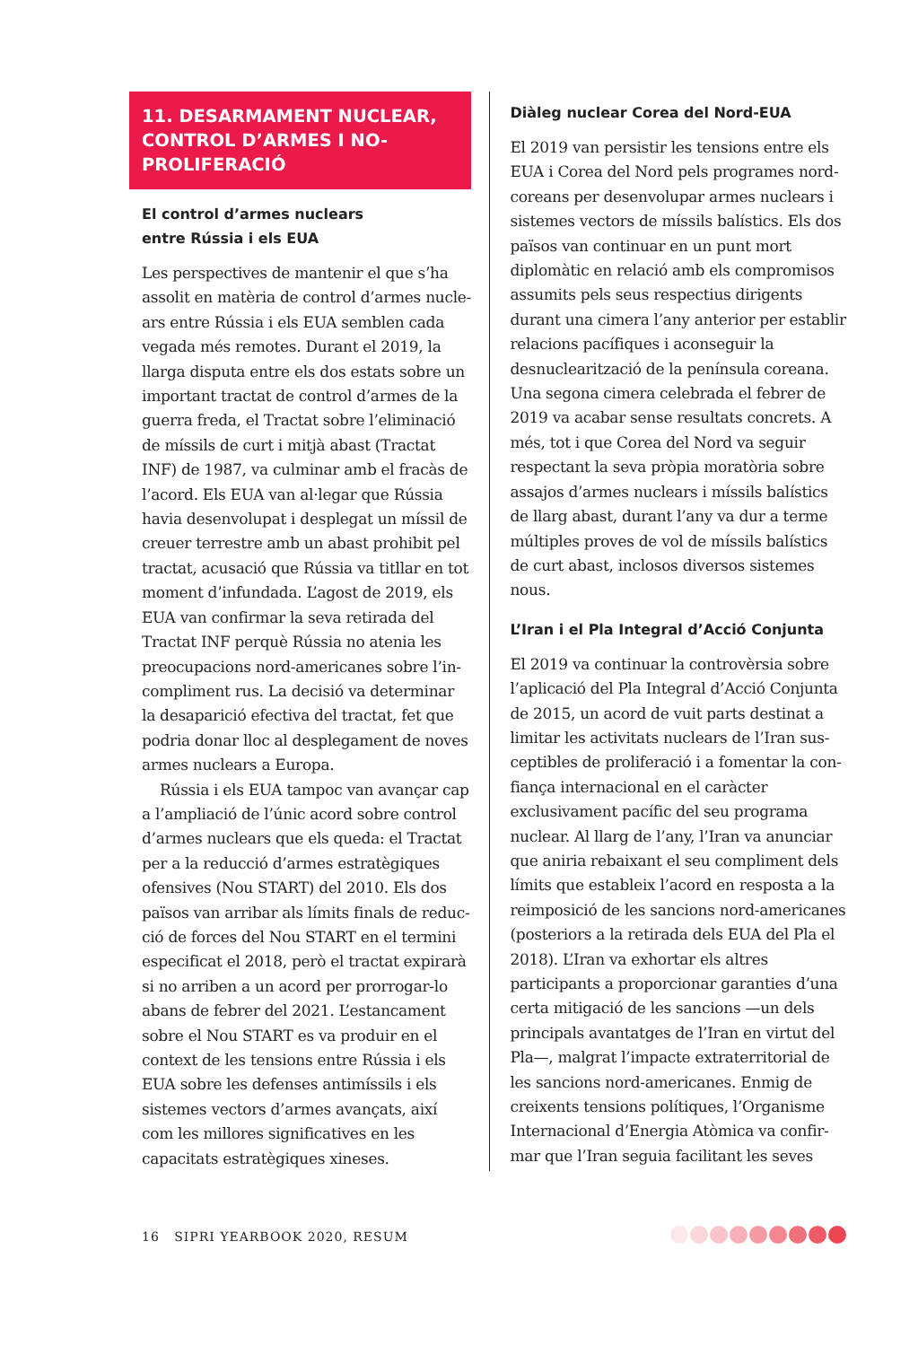11. DESARMAMENT NUCLEAR, CONTROL D’ARMES I NO-PROLIFERACIÓ
El control d’armes nuclears
entre Rússia i els EUA
Les perspectives de mantenir el que s’ha assolit en matèria de control d’armes nucle­ars entre Rússia i els EUA semblen cada vegada més remotes. Durant el 2019, la llarga disputa entre els dos estats sobre un important tractat de control d’armes de la guerra freda, el Tractat sobre l’eliminació de míssils de curt i mitjà abast (Tractat INF) de 1987, va culminar amb el fracàs de l’acord. Els EUA van al·legar que Rússia havia desenvolupat i desplegat un míssil de creuer terrestre amb un abast prohibit pel tractat, acusació que Rússia va titllar en tot moment d’infundada. L’agost de 2019, els EUA van confirmar la seva retirada del Tractat INF perquè Rússia no atenia les preocupacions nord-americanes sobre l’in­compliment rus. La decisió va determinar la desaparició efectiva del tractat, fet que podria donar lloc al desplegament de noves armes nuclears a Europa.
Rússia i els EUA tampoc van avançar cap a l’ampliació de l’únic acord sobre control d’armes nuclears que els queda: el Tractat per a la reducció d’armes estratègiques ofensives (Nou START) del 2010. Els dos països van arribar als límits finals de reduc­ció de forces del Nou START en el termini especificat el 2018, però el tractat expirarà si no arriben a un acord per prorrogar-lo abans de febrer del 2021. L’estancament sobre el Nou START es va produir en el con­text de les tensions entre Rússia i els EUA sobre les defenses antimíssils i els sistemes vectors d’armes avançats, així com les millores significatives en les capacitats estratègiques xineses.
Diàleg nuclear Corea del Nord-EUA
El 2019 van persistir les tensions entre els EUA i Corea del Nord pels programes nord-coreans per desenvolupar armes nuclears i sistemes vectors de míssils balís­tics. Els dos països van continuar en un punt mort diplomàtic en relació amb els compromisos assumits pels seus respectius dirigents durant una cimera l’any anterior per establir relacions pacífiques i aconse­guir la desnuclearització de la península coreana. Una segona cimera celebrada el febrer de 2019 va acabar sense resultats concrets. A més, tot i que Corea del Nord va seguir respectant la seva pròpia moratòria sobre assajos d’armes nuclears i míssils balístics de llarg abast, durant l’any va dur a terme múltiples proves de vol de míssils balístics de curt abast, inclosos diversos sis­temes nous.
L’Iran i el Pla Integral d’Acció Conjunta
El 2019 va continuar la controvèrsia sobre l’aplicació del Pla Integral d’Acció Conjunta de 2015, un acord de vuit parts destinat a limitar les activitats nuclears de l’Iran sus­ceptibles de proliferació i a fomentar la con­fiança internacional en el caràcter exclusivament pacífic del seu programa nuclear. Al llarg de l’any, l’Iran va anunciar que aniria rebaixant el seu compliment dels límits que estableix l’acord en resposta a la reimposició de les sancions nord-america­nes (posteriors a la retirada dels EUA del Pla el 2018). L’Iran va exhortar els altres participants a proporcionar garanties d’una certa mitigació de les sancions —un dels principals avantatges de l’Iran en virtut del Pla—, malgrat l’impacte extraterritorial de les sancions nord-americanes. Enmig de creixents tensions polítiques, l’Organisme Internacional d’Energia Atòmica va confir­mar que l’Iran seguia facilitant les seves
16 SIPRI YEARBOOK 2020, RESUM